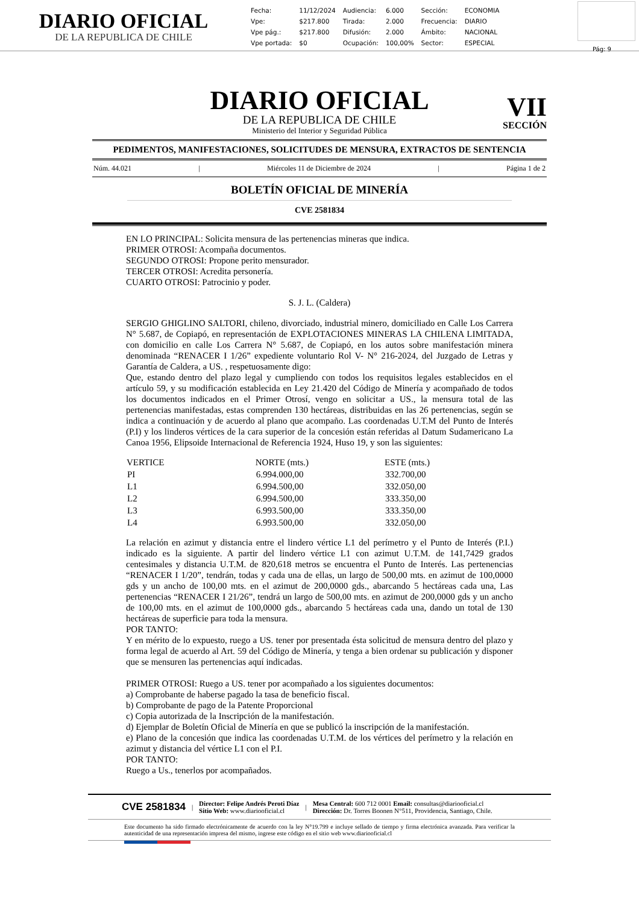DIARIO OFICIAL
DE LA REPUBLICA DE CHILE
| Fecha: | 11/12/2024 | Audiencia: | 6.000 | Sección: | ECONOMIA |
| Vpe: | $217.800 | Tirada: | 2.000 | Frecuencia: | DIARIO |
| Vpe pág.: | $217.800 | Difusión: | 2.000 | Ámbito: | NACIONAL |
| Vpe portada: | $0 | Ocupación: | 100,00% | Sector: | ESPECIAL |
Pág: 9
DIARIO OFICIAL
DE LA REPUBLICA DE CHILE
Ministerio del Interior y Seguridad Pública
VII
SECCIÓN
PEDIMENTOS, MANIFESTACIONES, SOLICITUDES DE MENSURA, EXTRACTOS DE SENTENCIA
Núm. 44.021 | Miércoles 11 de Diciembre de 2024 | Página 1 de 2
BOLETÍN OFICIAL DE MINERÍA
CVE 2581834
EN LO PRINCIPAL: Solicita mensura de las pertenencias mineras que indica.
PRIMER OTROSI: Acompaña documentos.
SEGUNDO OTROSI: Propone perito mensurador.
TERCER OTROSI: Acredita personería.
CUARTO OTROSI: Patrocinio y poder.
S. J. L. (Caldera)
SERGIO GHIGLINO SALTORI, chileno, divorciado, industrial minero, domiciliado en Calle Los Carrera N° 5.687, de Copiapó, en representación de EXPLOTACIONES MINERAS LA CHILENA LIMITADA, con domicilio en calle Los Carrera N° 5.687, de Copiapó, en los autos sobre manifestación minera denominada “RENACER I 1/26” expediente voluntario Rol V- N° 216-2024, del Juzgado de Letras y Garantía de Caldera, a US. , respetuosamente digo:
Que, estando dentro del plazo legal y cumpliendo con todos los requisitos legales establecidos en el artículo 59, y su modificación establecida en Ley 21.420 del Código de Minería y acompañado de todos los documentos indicados en el Primer Otrosí, vengo en solicitar a US., la mensura total de las pertenencias manifestadas, estas comprenden 130 hectáreas, distribuidas en las 26 pertenencias, según se indica a continuación y de acuerdo al plano que acompaño. Las coordenadas U.T.M del Punto de Interés (P.I) y los linderos vértices de la cara superior de la concesión están referidas al Datum Sudamericano La Canoa 1956, Elipsoide Internacional de Referencia 1924, Huso 19, y son las siguientes:
| VERTICE | NORTE (mts.) | ESTE (mts.) |
| --- | --- | --- |
| PI | 6.994.000,00 | 332.700,00 |
| L1 | 6.994.500,00 | 332.050,00 |
| L2 | 6.994.500,00 | 333.350,00 |
| L3 | 6.993.500,00 | 333.350,00 |
| L4 | 6.993.500,00 | 332.050,00 |
La relación en azimut y distancia entre el lindero vértice L1 del perímetro y el Punto de Interés (P.I.) indicado es la siguiente. A partir del lindero vértice L1 con azimut U.T.M. de 141,7429 grados centesimales y distancia U.T.M. de 820,618 metros se encuentra el Punto de Interés. Las pertenencias “RENACER I 1/20”, tendrán, todas y cada una de ellas, un largo de 500,00 mts. en azimut de 100,0000 gds y un ancho de 100,00 mts. en el azimut de 200,0000 gds., abarcando 5 hectáreas cada una, Las pertenencias “RENACER I 21/26”, tendrá un largo de 500,00 mts. en azimut de 200,0000 gds y un ancho de 100,00 mts. en el azimut de 100,0000 gds., abarcando 5 hectáreas cada una, dando un total de 130 hectáreas de superficie para toda la mensura.
POR TANTO:
Y en mérito de lo expuesto, ruego a US. tener por presentada ésta solicitud de mensura dentro del plazo y forma legal de acuerdo al Art. 59 del Código de Minería, y tenga a bien ordenar su publicación y disponer que se mensuren las pertenencias aquí indicadas.
PRIMER OTROSI: Ruego a US. tener por acompañado a los siguientes documentos:
a) Comprobante de haberse pagado la tasa de beneficio fiscal.
b) Comprobante de pago de la Patente Proporcional
c) Copia autorizada de la Inscripción de la manifestación.
d) Ejemplar de Boletín Oficial de Minería en que se publicó la inscripción de la manifestación.
e) Plano de la concesión que indica las coordenadas U.T.M. de los vértices del perímetro y la relación en azimut y distancia del vértice L1 con el P.I.
POR TANTO:
Ruego a Us., tenerlos por acompañados.
CVE 2581834 | Director: Felipe Andrés Peroti Díaz
Sitio Web: www.diariooficial.cl | Mesa Central: 600 712 0001 Email: consultas@diariooficial.cl
Dirección: Dr. Torres Boonen N°511, Providencia, Santiago, Chile.
Este documento ha sido firmado electrónicamente de acuerdo con la ley N°19.799 e incluye sellado de tiempo y firma electrónica avanzada. Para verificar la autenticidad de una representación impresa del mismo, ingrese este código en el sitio web www.diariooficial.cl